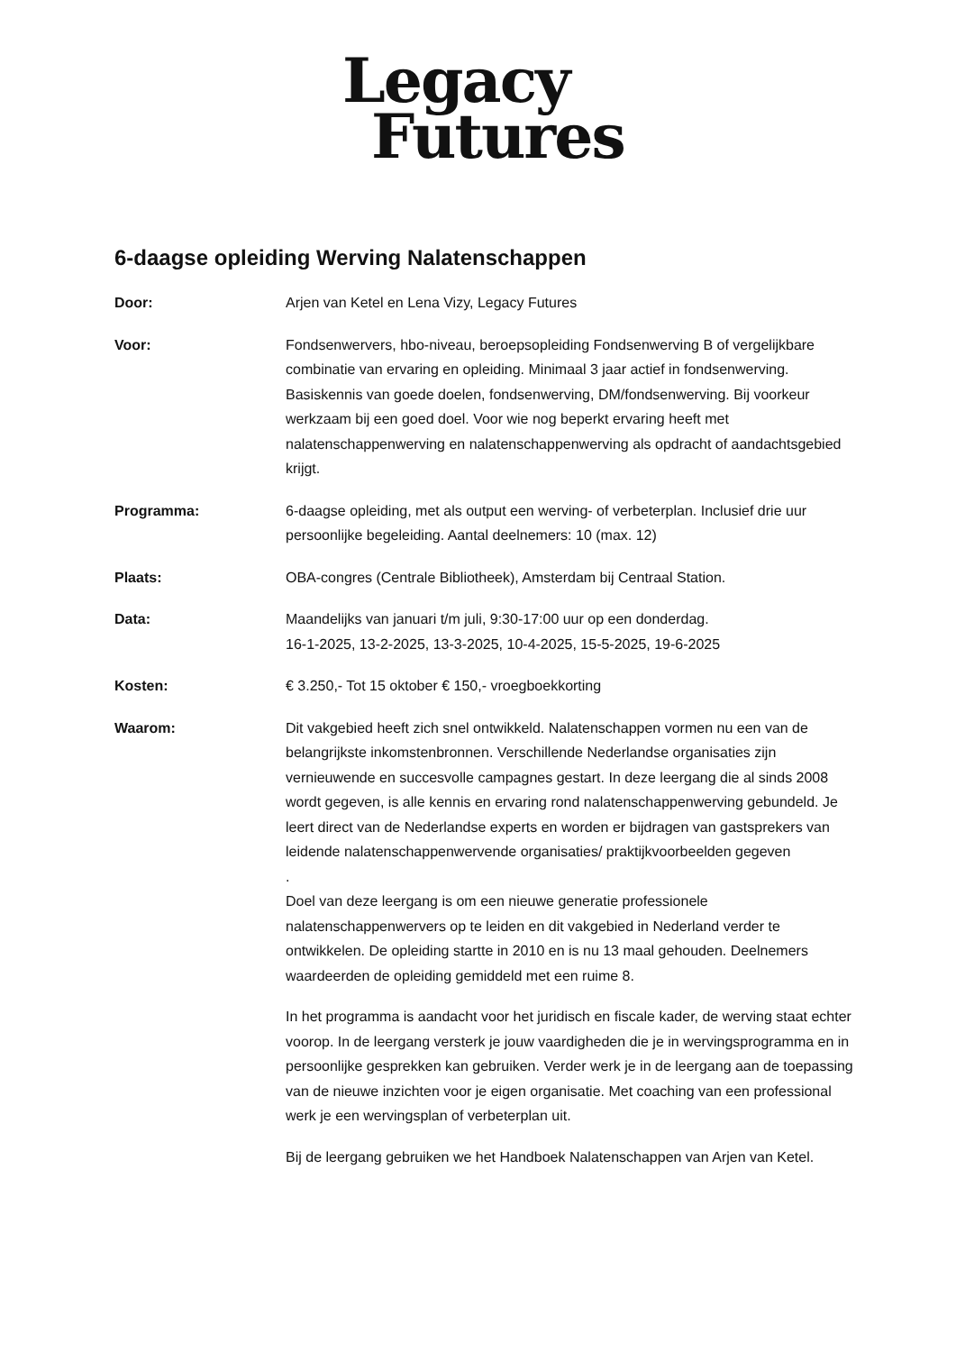Legacy
Futures
6-daagse opleiding Werving Nalatenschappen
Door: Arjen van Ketel en Lena Vizy, Legacy Futures
Voor: Fondsenwervers, hbo-niveau, beroepsopleiding Fondsenwerving B of vergelijkbare combinatie van ervaring en opleiding. Minimaal 3 jaar actief in fondsenwerving. Basiskennis van goede doelen, fondsenwerving, DM/fondsenwerving. Bij voorkeur werkzaam bij een goed doel. Voor wie nog beperkt ervaring heeft met nalatenschappenwerving en nalatenschappenwerving als opdracht of aandachtsgebied krijgt.
Programma: 6-daagse opleiding, met als output een werving- of verbeterplan. Inclusief drie uur persoonlijke begeleiding. Aantal deelnemers: 10 (max. 12)
Plaats: OBA-congres (Centrale Bibliotheek), Amsterdam bij Centraal Station.
Data: Maandelijks van januari t/m juli, 9:30-17:00 uur op een donderdag.
16-1-2025, 13-2-2025, 13-3-2025, 10-4-2025, 15-5-2025, 19-6-2025
Kosten: € 3.250,- Tot 15 oktober € 150,- vroegboekkorting
Waarom: Dit vakgebied heeft zich snel ontwikkeld. Nalatenschappen vormen nu een van de belangrijkste inkomstenbronnen. Verschillende Nederlandse organisaties zijn vernieuwende en succesvolle campagnes gestart. In deze leergang die al sinds 2008 wordt gegeven, is alle kennis en ervaring rond nalatenschappenwerving gebundeld. Je leert direct van de Nederlandse experts en worden er bijdragen van gastsprekers van leidende nalatenschappenwervende organisaties/ praktijkvoorbeelden gegeven
.
Doel van deze leergang is om een nieuwe generatie professionele nalatenschappenwervers op te leiden en dit vakgebied in Nederland verder te ontwikkelen. De opleiding startte in 2010 en is nu 13 maal gehouden. Deelnemers waardeerden de opleiding gemiddeld met een ruime 8.
In het programma is aandacht voor het juridisch en fiscale kader, de werving staat echter voorop. In de leergang versterk je jouw vaardigheden die je in wervingsprogramma en in persoonlijke gesprekken kan gebruiken. Verder werk je in de leergang aan de toepassing van de nieuwe inzichten voor je eigen organisatie. Met coaching van een professional werk je een wervingsplan of verbeterplan uit.
Bij de leergang gebruiken we het Handboek Nalatenschappen van Arjen van Ketel.